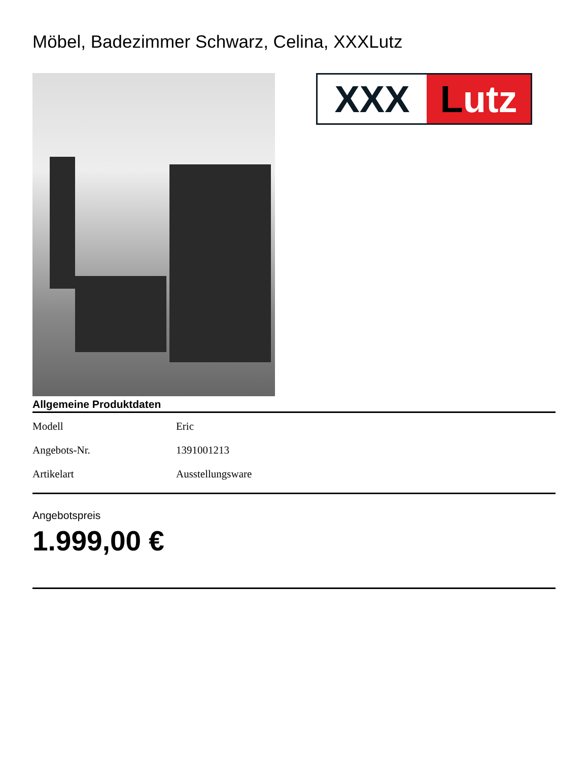Möbel, Badezimmer Schwarz, Celina, XXXLutz
XXX Lutz
Allgemeine Produktdaten
| Modell | Eric |
| Angebots-Nr. | 1391001213 |
| Artikelart | Ausstellungsware |
Angebotspreis
1.999,00 €